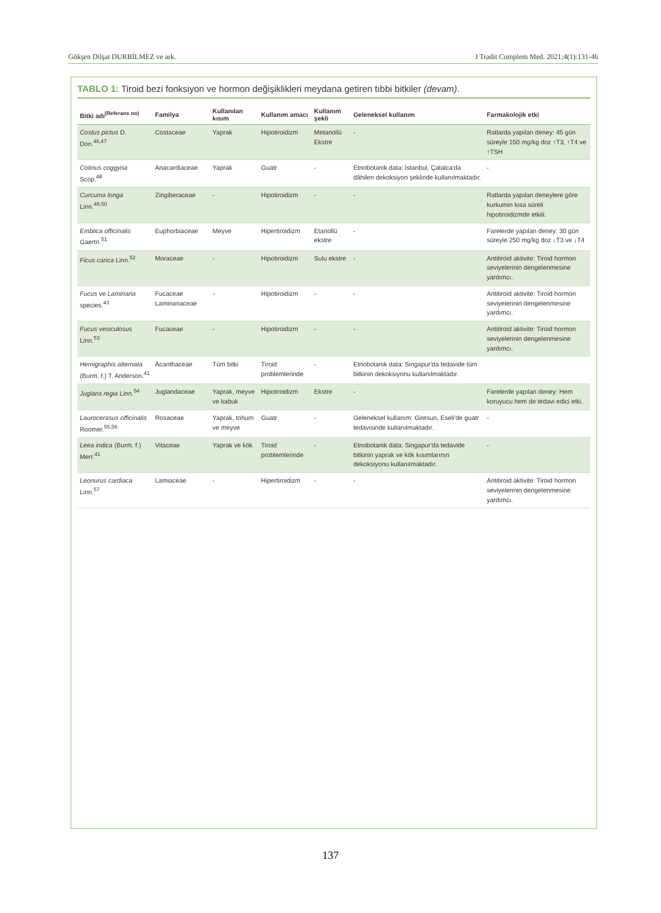Gökşen Dilşat DURBİLMEZ ve ark. J Tradit Complem Med. 2021;4(1):131-46
TABLO 1: Tiroid bezi fonksiyon ve hormon değişiklikleri meydana getiren tıbbi bitkiler (devam).
| Bitki adı<sup>(Referans no)</sup> | Familya | Kullanılan kısım | Kullanım amacı | Kullanım şekli | Geleneksel kullanım | Farmakolojik etki |
| --- | --- | --- | --- | --- | --- | --- |
| Costus pictus D. Don.<sup>46,47</sup> | Costaceae | Yaprak | Hipotiroidizm | Metanollü Ekstre | - | Ratlarda yapılan deney: 45 gün süreyle 150 mg/kg doz ↑T3, ↑T4 ve ↑TSH |
| Cotinus coggyria Scop.<sup>48</sup> | Anacardiaceae | Yaprak | Guatr | - | Etnobotanik data: İstanbul, Çatalca'da dâhilen dekoksiyon şeklinde kullanılmaktadır. | - |
| Curcuma longa Linn.<sup>49,50</sup> | Zingiberaceae | - | Hipotiroidizm | - | - | Ratlarda yapılan deneylere göre kurkumin kısa süreli hipotiroidizmde etkili. |
| Emblica officinalis Gaertn.<sup>51</sup> | Euphorbiaceae | Meyve | Hipertiroidizm | Etanollü ekstre | - | Farelerde yapılan deney: 30 gün süreyle 250 mg/kg doz ↓T3 ve ↓T4 |
| Ficus carica Linn.<sup>52</sup> | Moraceae | - | Hipotiroidizm | Sulu ekstre | - | Antitiroid aktivite: Tiroid hormon seviyelerinin dengelenmesine yardımcı. |
| Fucus ve Laminaria species.<sup>43</sup> | Fucaceae Laminariaceae | - | Hipotiroidizm | - | - | Antitiroid aktivite: Tiroid hormon seviyelerinin dengelenmesine yardımcı. |
| Fucus vesiculosus Linn.<sup>53</sup> | Fucaceae | - | Hipotiroidizm | - | - | Antitiroid aktivite: Tiroid hormon seviyelerinin dengelenmesine yardımcı. |
| Hemigraphis alternata (Burm. f.) T. Anderson.<sup>41</sup> | Acanthaceae | Tüm bitki | Tiroid problemlerinde | - | Etnobotanik data: Singapur'da tedavide tüm bitkinin dekoksiyonu kullanılmaktadır. | |
| Juglans regia Linn.<sup>54</sup> | Juglandaceae | Yaprak, meyve ve kabuk | Hipotiroidizm | Ekstre | - | Farelerde yapılan deney: Hem koruyucu hem de tedavi edici etki. |
| Laurocerasus officinalis Roomer.<sup>55,56</sup> | Rosaceae | Yaprak, tohum ve meyve | Guatr | - | Geleneksel kullanım: Giresun, Eseli'de guatr tedavisinde kullanılmaktadır. | - |
| Leea indica (Burm. f.) Merr.<sup>41</sup> | Vitaceae | Yaprak ve kök | Tiroid problemlerinde | - | Etnobotanik data: Singapur'da tedavide bitkinin yaprak ve kök kısımlarının dekoksiyonu kullanılmaktadır. | - |
| Leonurus cardiaca Linn.<sup>57</sup> | Lamiaceae | - | Hipertiroidizm | - | - | Antitiroid aktivite: Tiroid hormon seviyelerinin dengelenmesine yardımcı. |
137